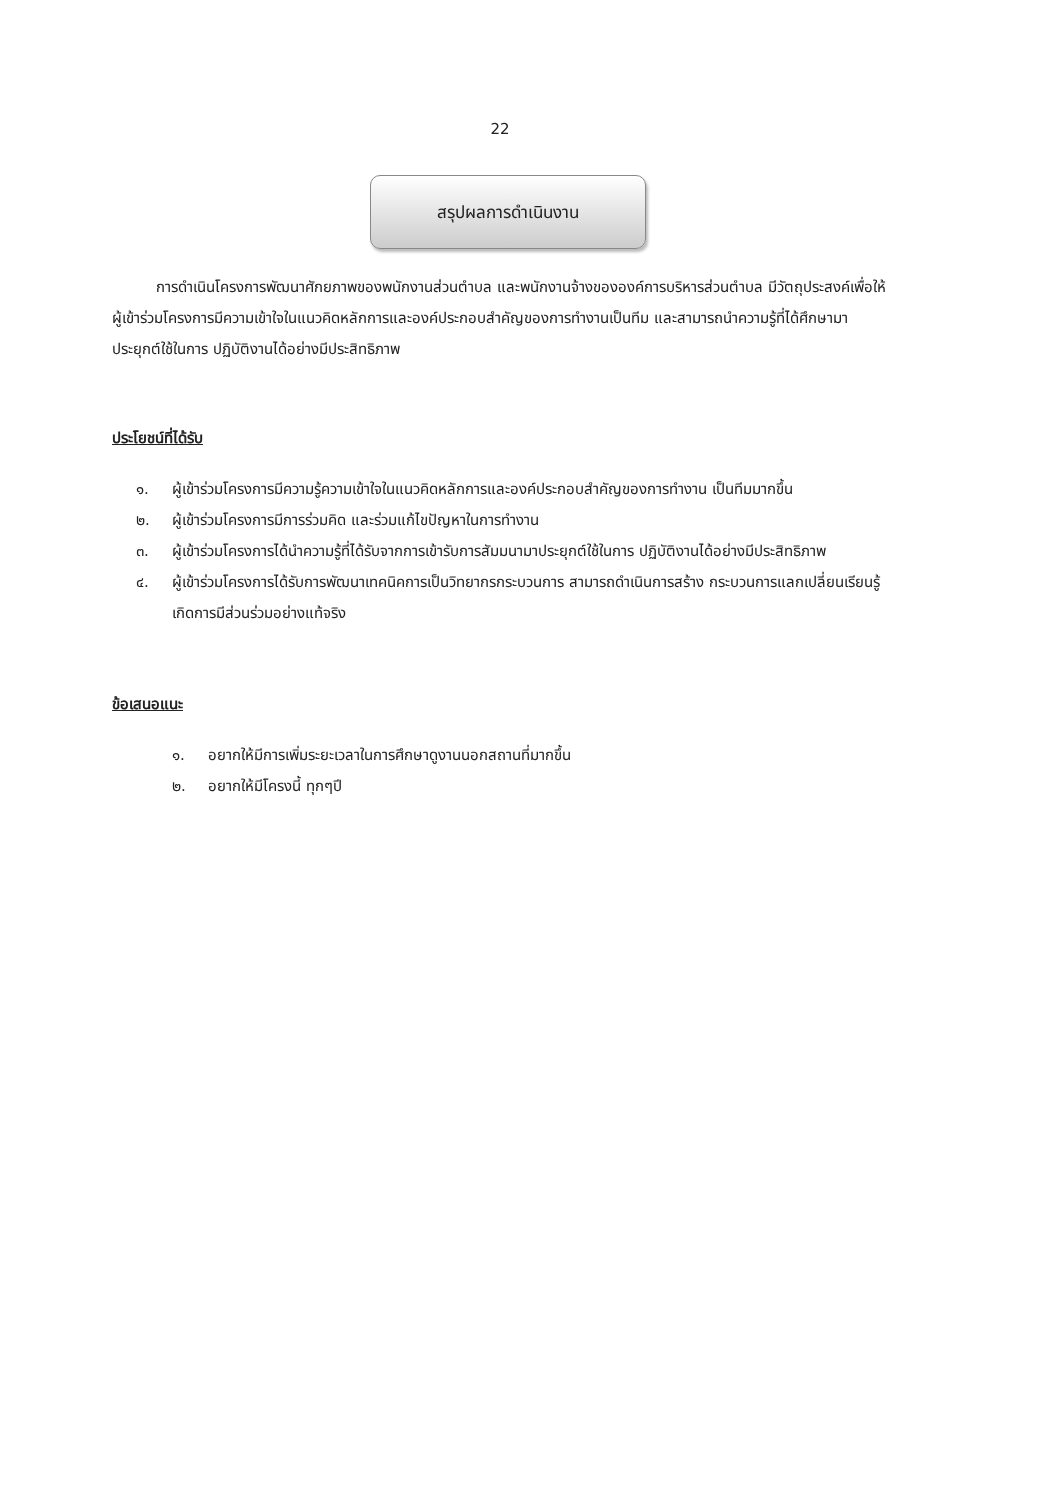22
สรุปผลการดำเนินงาน
การดำเนินโครงการพัฒนาศักยภาพของพนักงานส่วนตำบล และพนักงานจ้างขององค์การบริหารส่วนตำบล มีวัตถุประสงค์เพื่อให้ผู้เข้าร่วมโครงการมีความเข้าใจในแนวคิดหลักการและองค์ประกอบสำคัญของการทำงานเป็นทีม และสามารถนำความรู้ที่ได้ศึกษามาประยุกต์ใช้ในการ ปฏิบัติงานได้อย่างมีประสิทธิภาพ
ประโยชน์ที่ได้รับ
๑. ผู้เข้าร่วมโครงการมีความรู้ความเข้าใจในแนวคิดหลักการและองค์ประกอบสำคัญของการทำงาน เป็นทีมมากขึ้น
๒. ผู้เข้าร่วมโครงการมีการร่วมคิด และร่วมแก้ไขปัญหาในการทำงาน
๓. ผู้เข้าร่วมโครงการได้นำความรู้ที่ได้รับจากการเข้ารับการสัมมนามาประยุกต์ใช้ในการ ปฏิบัติงานได้อย่างมีประสิทธิภาพ
๔. ผู้เข้าร่วมโครงการได้รับการพัฒนาเทคนิคการเป็นวิทยากรกระบวนการ สามารถดำเนินการสร้าง กระบวนการแลกเปลี่ยนเรียนรู้ เกิดการมีส่วนร่วมอย่างแท้จริง
ข้อเสนอแนะ
๑. อยากให้มีการเพิ่มระยะเวลาในการศึกษาดูงานนอกสถานที่มากขึ้น
๒. อยากให้มีโครงนี้ ทุกๆปี